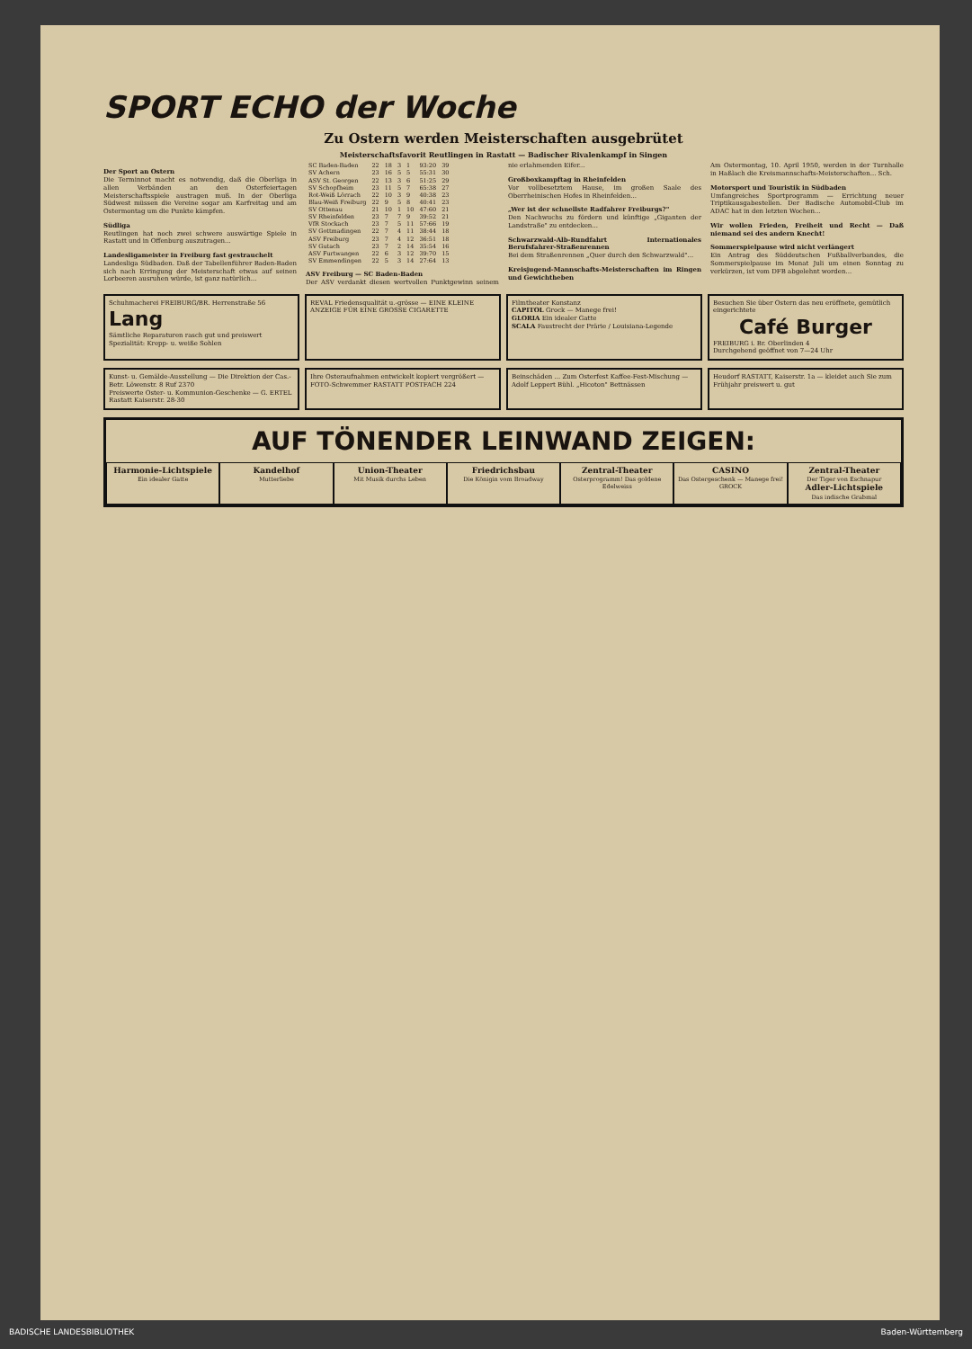SPORT ECHO der Woche
Zu Ostern werden Meisterschaften ausgebrütet
Meisterschaftsfavorit Reutlingen in Rastatt — Badischer Rivalenkampf in Singen
Der Sport an Ostern
Die Terminnot macht es notwendig, daß die Oberliga in allen Verbänden an den Osterfeiertagen Meisterschaftsspiele austragen muß. In der Oberliga Südwest müssen die Vereine sogar am Karfreitag und am Ostermontag um die Punkte kämpfen.
Südliga
Reutlingen hat noch zwei schwere auswärtige Spiele in Rastatt und in Offenburg auszutragen...
Landesligameister in Freiburg fast gestrauchelt
Landesliga Südbaden. Daß der Tabellenführer Baden-Baden sich nach Erringung der Meisterschaft etwas auf seinen Lorbeeren ausruhen würde, ist ganz natürlich...
| SC Baden-Baden | 22 | 18 | 3 | 1 | 93:20 | 39 |
| SV Achern | 23 | 16 | 5 | 5 | 55:31 | 30 |
| ASV St. Georgen | 22 | 13 | 3 | 6 | 51:25 | 29 |
| SV Schopfheim | 23 | 11 | 5 | 7 | 65:38 | 27 |
| Rot-Weiß Lörrach | 22 | 10 | 3 | 9 | 40:38 | 23 |
| Blau-Weiß Freiburg | 22 | 9 | 5 | 8 | 40:41 | 23 |
| SV Ottenau | 21 | 10 | 1 | 10 | 47:60 | 21 |
| SV Rheinfelden | 23 | 7 | 7 | 9 | 39:52 | 21 |
| VfR Stockach | 23 | 7 | 5 | 11 | 57:66 | 19 |
| SV Gottmadingen | 22 | 7 | 4 | 11 | 38:44 | 18 |
| ASV Freiburg | 23 | 7 | 4 | 12 | 36:51 | 18 |
| SV Gutach | 23 | 7 | 2 | 14 | 35:54 | 16 |
| ASV Furtwangen | 22 | 6 | 3 | 12 | 39:70 | 15 |
| SV Emmendingen | 22 | 5 | 3 | 14 | 27:64 | 13 |
ASV Freiburg — SC Baden-Baden
Der ASV verdankt diesen wertvollen Punktgewinn seinem nie erlahmenden Eifer...
Großboxkampftag in Rheinfelden
Vor vollbesetztem Hause, im großen Saale des Oberrheinischen Hofes in Rheinfelden...
„Wer ist der schnellste Radfahrer Freiburgs?"
Den Nachwuchs zu fördern und künftige „Giganten der Landstraße" zu entdecken...
Schwarzwald-Alb-Rundfahrt Internationales Berufsfahrer-Straßenrennen
Bei dem Straßenrennen „Quer durch den Schwarzwald"...
Kreisjugend-Mannschafts-Meisterschaften im Ringen und Gewichtheben
Am Ostermontag, 10. April 1950, werden in der Turnhalle in Haßlach die Kreismannschafts-Meisterschaften... Sch.
Motorsport und Touristik in Südbaden
Umfangreiches Sportprogramm — Errichtung neuer Triptikausgabestellen. Der Badische Automobil-Club im ADAC hat in den letzten Wochen...
Wir wollen Frieden, Freiheit und Recht — Daß niemand sei des andern Knecht!
Sommerspielpause wird nicht verlängert
Ein Antrag des Süddeutschen Fußballverbandes, die Sommerspielpause im Monat Juli um einen Sonntag zu verkürzen, ist vom DFB abgelehnt worden...
Schuhmacherei FREIBURG/BR. Herrenstraße 56 Lang
Sämtliche Reparaturen rasch gut und preiswert
Spezialität: Krepp- u. weiße Sohlen
REVAL Friedensqualität u.-grösse — EINE KLEINE ANZEIGE FÜR EINE GROSSE CIGARETTE
Filmtheater Konstanz
CAPITOL Grock — Manege frei!
GLORIA Ein idealer Gatte
SCALA Faustrecht der Prärie / Louisiana-Legende
Besuchen Sie über Ostern das neu eröffnete, gemütlich eingerichtete
Café Burger
FREIBURG i. Br. Oberlinden 4
Durchgehend geöffnet von 7—24 Uhr
Kunst- u. Gemälde-Ausstellung — Die Direktion der Cas.-Betr. Löwenstr. 8 Ruf 2370
Preiswerte Oster- u. Kommunion-Geschenke — G. ERTEL Rastatt Kaiserstr. 28-30
Ihre Osteraufnahmen entwickelt kopiert vergrößert — FOTO-Schwemmer RASTATT POSTFACH 224
Beinschäden ... Zum Osterfest Kaffee-Fest-Mischung — Adolf Leppert Bühl. „Hicoton" Bettnässen
Heudorf RASTATT, Kaiserstr. 1a — kleidet auch Sie zum Frühjahr preiswert u. gut
AUF TÖNENDER LEINWAND ZEIGEN:
Harmonie-Lichtspiele
Ein idealer Gatte
Kandelhof
Mutterliebe
Union-Theater
Mit Musik durchs Leben
Friedrichsbau
Die Königin vom Broadway
Zentral-Theater
Osterprogramm! Das goldene Edelweiss
CASINO
Das Ostergeschenk — Manege frei! GROCK
Zentral-Theater
Der Tiger von Eschnapur
Adler-Lichtspiele
Das indische Grabmal
BADISCHE LANDESBIBLIOTHEK Baden-Württemberg